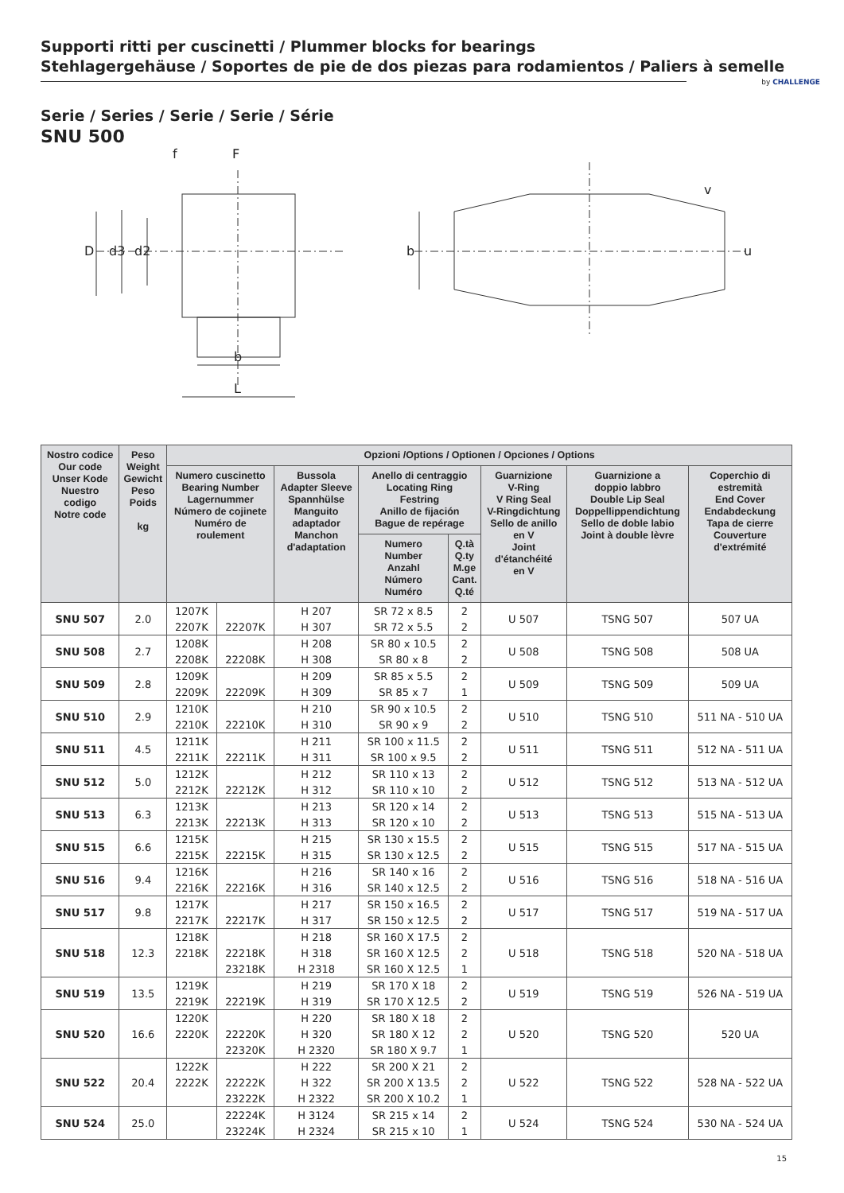Supporti ritti per cuscinetti / Plummer blocks for bearings
Stehlagergehäuse / Soportes de pie de dos piezas para rodamientos / Paliers à semelle
by CHALLENGE
Serie / Series / Serie / Serie / Série
SNU 500
f F
D d3 d2
b
L
b
v
u
| Nostro codice Our code Unser Kode Nuestro codigo Notre code | Peso Weight Gewicht Peso Poids kg | Opzioni /Options / Optionen / Opciones / Options | | | | | | | |
| --- | --- | --- | --- | --- | --- | --- | --- | --- | --- |
| | | Numero cuscinetto Bearing Number Lagernummer Número de cojinete Numéro de roulement | | Bussola Adapter Sleeve Spannhülse Manguito adaptador Manchon d'adaptation | Anello di centraggio Locating Ring Festring Anillo de fijación Bague de repérage | | Guarnizione V-Ring V Ring Seal V-Ringdichtung Sello de anillo en V Joint d'étanchéité en V | Guarnizione a doppio labbro Double Lip Seal Doppellippendichtung Sello de doble labio Joint à double lèvre | Coperchio di estremità End Cover Endabdeckung Tapa de cierre Couverture d'extrémité |
| | | | | | Numero Number Anzahl Número Numéro | Q.tà Q.ty M.ge Cant. Q.té | | | |
| SNU 507 | 2.0 | 1207K | | H 207 | SR 72 x 8.5 | 2 | U 507 | TSNG 507 | 507 UA |
| | | 2207K | 22207K | H 307 | SR 72 x 5.5 | 2 | | | |
| SNU 508 | 2.7 | 1208K | | H 208 | SR 80 x 10.5 | 2 | U 508 | TSNG 508 | 508 UA |
| | | 2208K | 22208K | H 308 | SR 80 x 8 | 2 | | | |
| SNU 509 | 2.8 | 1209K | | H 209 | SR 85 x 5.5 | 2 | U 509 | TSNG 509 | 509 UA |
| | | 2209K | 22209K | H 309 | SR 85 x 7 | 1 | | | |
| SNU 510 | 2.9 | 1210K | | H 210 | SR 90 x 10.5 | 2 | U 510 | TSNG 510 | 511 NA - 510 UA |
| | | 2210K | 22210K | H 310 | SR 90 x 9 | 2 | | | |
| SNU 511 | 4.5 | 1211K | | H 211 | SR 100 x 11.5 | 2 | U 511 | TSNG 511 | 512 NA - 511 UA |
| | | 2211K | 22211K | H 311 | SR 100 x 9.5 | 2 | | | |
| SNU 512 | 5.0 | 1212K | | H 212 | SR 110 x 13 | 2 | U 512 | TSNG 512 | 513 NA - 512 UA |
| | | 2212K | 22212K | H 312 | SR 110 x 10 | 2 | | | |
| SNU 513 | 6.3 | 1213K | | H 213 | SR 120 x 14 | 2 | U 513 | TSNG 513 | 515 NA - 513 UA |
| | | 2213K | 22213K | H 313 | SR 120 x 10 | 2 | | | |
| SNU 515 | 6.6 | 1215K | | H 215 | SR 130 x 15.5 | 2 | U 515 | TSNG 515 | 517 NA - 515 UA |
| | | 2215K | 22215K | H 315 | SR 130 x 12.5 | 2 | | | |
| SNU 516 | 9.4 | 1216K | | H 216 | SR 140 x 16 | 2 | U 516 | TSNG 516 | 518 NA - 516 UA |
| | | 2216K | 22216K | H 316 | SR 140 x 12.5 | 2 | | | |
| SNU 517 | 9.8 | 1217K | | H 217 | SR 150 x 16.5 | 2 | U 517 | TSNG 517 | 519 NA - 517 UA |
| | | 2217K | 22217K | H 317 | SR 150 x 12.5 | 2 | | | |
| SNU 518 | 12.3 | 1218K | | H 218 | SR 160 X 17.5 | 2 | U 518 | TSNG 518 | 520 NA - 518 UA |
| | | 2218K | 22218K | H 318 | SR 160 X 12.5 | 2 | | | |
| | | | 23218K | H 2318 | SR 160 X 12.5 | 1 | | | |
| SNU 519 | 13.5 | 1219K | | H 219 | SR 170 X 18 | 2 | U 519 | TSNG 519 | 526 NA - 519 UA |
| | | 2219K | 22219K | H 319 | SR 170 X 12.5 | 2 | | | |
| SNU 520 | 16.6 | 1220K | | H 220 | SR 180 X 18 | 2 | U 520 | TSNG 520 | 520 UA |
| | | 2220K | 22220K | H 320 | SR 180 X 12 | 2 | | | |
| | | | 22320K | H 2320 | SR 180 X 9.7 | 1 | | | |
| SNU 522 | 20.4 | 1222K | | H 222 | SR 200 X 21 | 2 | U 522 | TSNG 522 | 528 NA - 522 UA |
| | | 2222K | 22222K | H 322 | SR 200 X 13.5 | 2 | | | |
| | | | 23222K | H 2322 | SR 200 X 10.2 | 1 | | | |
| SNU 524 | 25.0 | | 22224K | H 3124 | SR 215 x 14 | 2 | U 524 | TSNG 524 | 530 NA - 524 UA |
| | | | 23224K | H 2324 | SR 215 x 10 | 1 | | | |
15